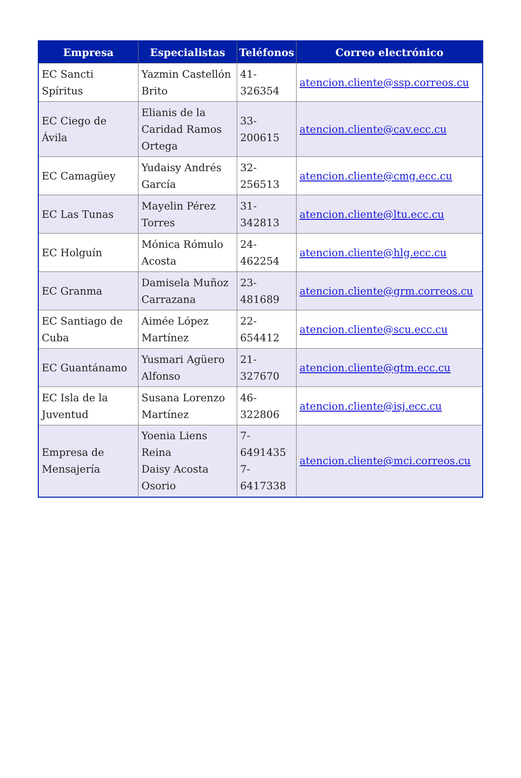| Empresa | Especialistas | Teléfonos | Correo electrónico |
| --- | --- | --- | --- |
| EC Sancti Spíritus | Yazmin Castellón Brito | 41-326354 | atencion.cliente@ssp.correos.cu |
| EC Ciego de Ávila | Elianis de la Caridad Ramos Ortega | 33-200615 | atencion.cliente@cav.ecc.cu |
| EC Camagüey | Yudaisy Andrés García | 32-256513 | atencion.cliente@cmg.ecc.cu |
| EC Las Tunas | Mayelin Pérez Torres | 31-342813 | atencion.cliente@ltu.ecc.cu |
| EC Holguín | Mónica Rómulo Acosta | 24-462254 | atencion.cliente@hlg.ecc.cu |
| EC Granma | Damisela Muñoz Carrazana | 23-481689 | atencion.cliente@grm.correos.cu |
| EC Santiago de Cuba | Aimée López Martínez | 22-654412 | atencion.cliente@scu.ecc.cu |
| EC Guantánamo | Yusmari Agüero Alfonso | 21-327670 | atencion.cliente@gtm.ecc.cu |
| EC Isla de la Juventud | Susana Lorenzo Martínez | 46-322806 | atencion.cliente@isj.ecc.cu |
| Empresa de Mensajería | Yoenia Liens Reina Daisy Acosta Osorio | 7-6491435 7-6417338 | atencion.cliente@mci.correos.cu |